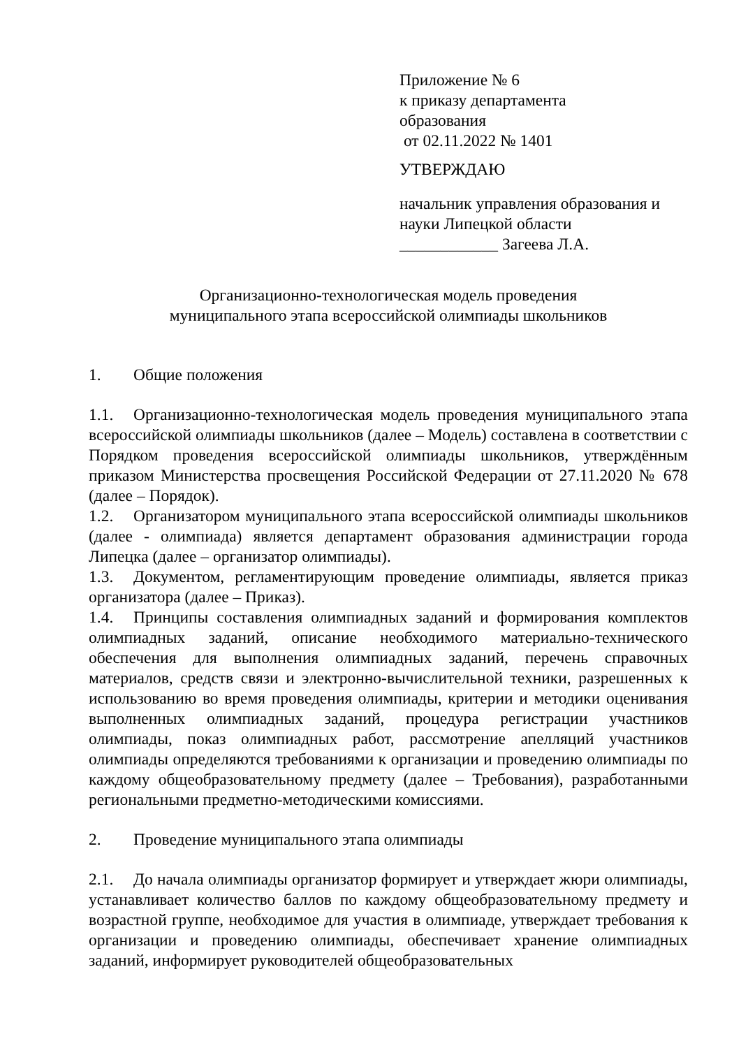Приложение № 6
к приказу департамента
образования
от 02.11.2022 № 1401
УТВЕРЖДАЮ
начальник управления образования и
науки Липецкой области
____________ Загеева Л.А.
Организационно-технологическая модель проведения
муниципального этапа всероссийской олимпиады школьников
1. Общие положения
1.1. Организационно-технологическая модель проведения муниципального этапа всероссийской олимпиады школьников (далее – Модель) составлена в соответствии с Порядком проведения всероссийской олимпиады школьников, утверждённым приказом Министерства просвещения Российской Федерации от 27.11.2020 № 678 (далее – Порядок).
1.2. Организатором муниципального этапа всероссийской олимпиады школьников (далее - олимпиада) является департамент образования администрации города Липецка (далее – организатор олимпиады).
1.3. Документом, регламентирующим проведение олимпиады, является приказ организатора (далее – Приказ).
1.4. Принципы составления олимпиадных заданий и формирования комплектов олимпиадных заданий, описание необходимого материально-технического обеспечения для выполнения олимпиадных заданий, перечень справочных материалов, средств связи и электронно-вычислительной техники, разрешенных к использованию во время проведения олимпиады, критерии и методики оценивания выполненных олимпиадных заданий, процедура регистрации участников олимпиады, показ олимпиадных работ, рассмотрение апелляций участников олимпиады определяются требованиями к организации и проведению олимпиады по каждому общеобразовательному предмету (далее – Требования), разработанными региональными предметно-методическими комиссиями.
2. Проведение муниципального этапа олимпиады
2.1. До начала олимпиады организатор формирует и утверждает жюри олимпиады, устанавливает количество баллов по каждому общеобразовательному предмету и возрастной группе, необходимое для участия в олимпиаде, утверждает требования к организации и проведению олимпиады, обеспечивает хранение олимпиадных заданий, информирует руководителей общеобразовательных